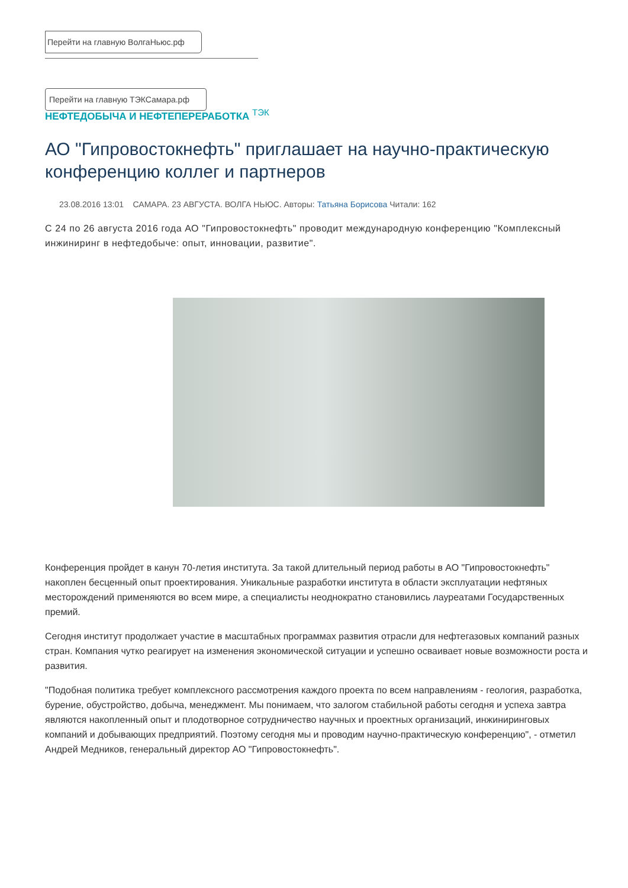Перейти на главную ВолгаНьюс.рф
Перейти на главную ТЭКСамара.рф
НЕФТЕДОБЫЧА И НЕФТЕПЕРЕРАБОТКА <sup>ТЭК</sup>
АО "Гипровостокнефть" приглашает на научно-практическую конференцию коллег и партнеров
23.08.2016 13:01 САМАРА. 23 АВГУСТА. ВОЛГА НЬЮС. Авторы: Татьяна Борисова Читали: 162
С 24 по 26 августа 2016 года АО "Гипровостокнефть" проводит международную конференцию "Комплексный инжиниринг в нефтедобыче: опыт, инновации, развитие".
Конференция пройдет в канун 70-летия института. За такой длительный период работы в АО "Гипровостокнефть" накоплен бесценный опыт проектирования. Уникальные разработки института в области эксплуатации нефтяных месторождений применяются во всем мире, а специалисты неоднократно становились лауреатами Государственных премий.
Сегодня институт продолжает участие в масштабных программах развития отрасли для нефтегазовых компаний разных стран. Компания чутко реагирует на изменения экономической ситуации и успешно осваивает новые возможности роста и развития.
"Подобная политика требует комплексного рассмотрения каждого проекта по всем направлениям - геология, разработка, бурение, обустройство, добыча, менеджмент. Мы понимаем, что залогом стабильной работы сегодня и успеха завтра являются накопленный опыт и плодотворное сотрудничество научных и проектных организаций, инжиниринговых компаний и добывающих предприятий. Поэтому сегодня мы и проводим научно-практическую конференцию", - отметил Андрей Медников, генеральный директор АО "Гипровостокнефть".